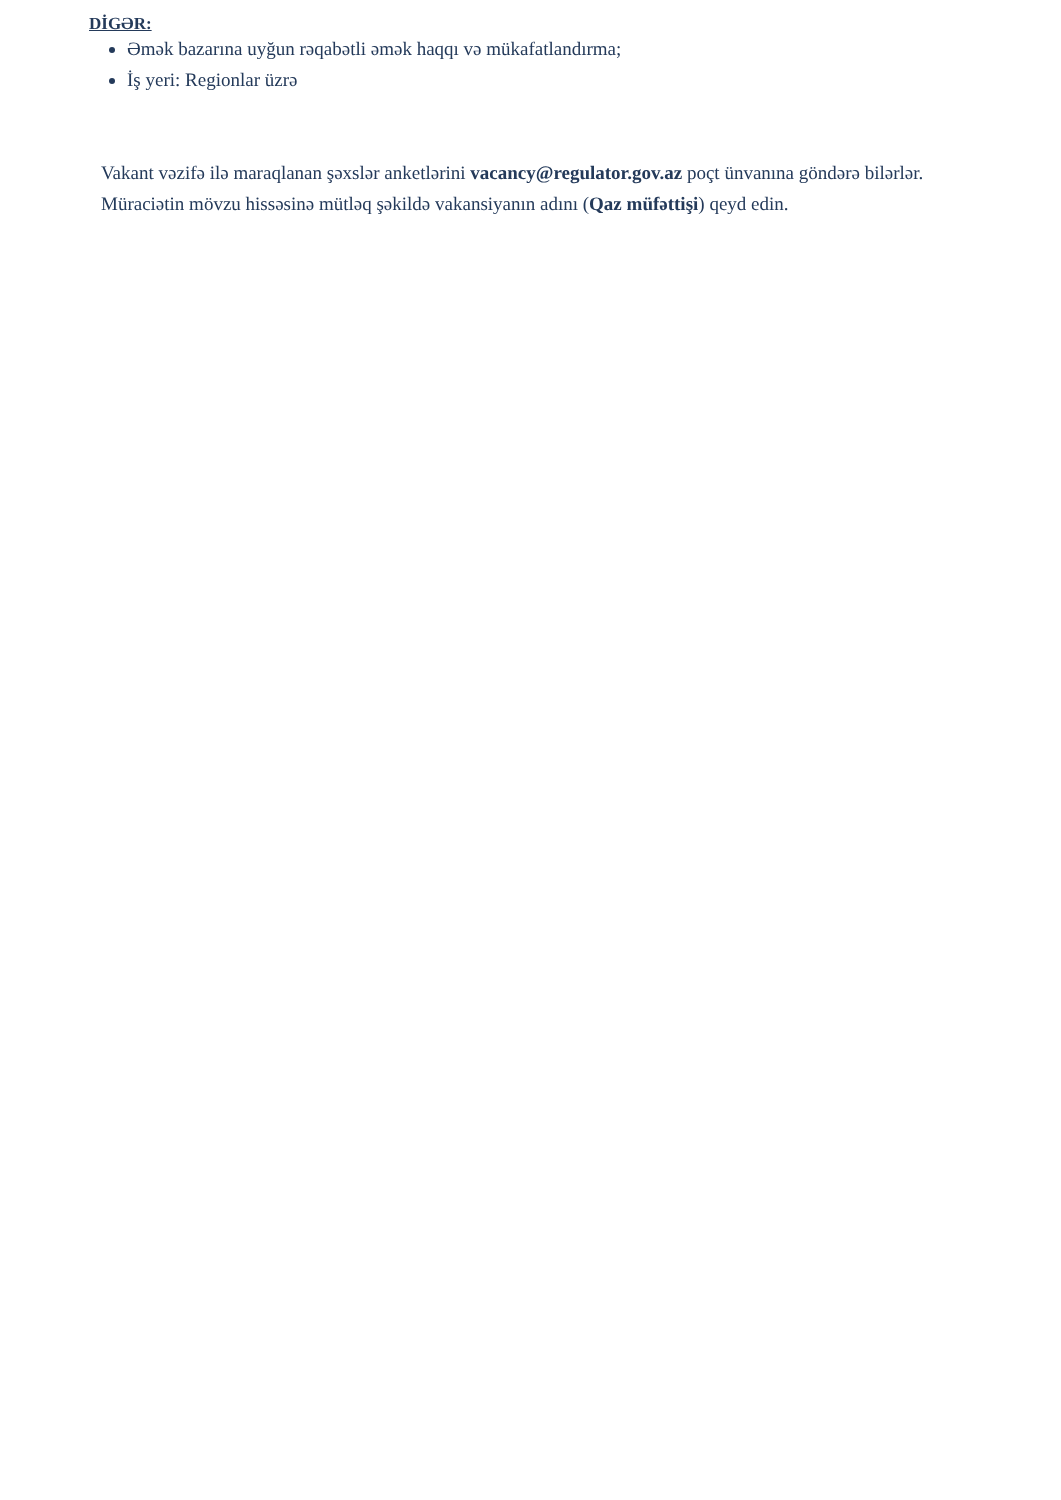DİGƏR:
Əmək bazarına uyğun rəqabətli əmək haqqı və mükafatlandırma;
İş yeri: Regionlar üzrə
Vakant vəzifə ilə maraqlanan şəxslər anketlərini vacancy@regulator.gov.az poçt ünvanına göndərə bilərlər.
Müraciətin mövzu hissəsinə mütləq şəkildə vakansiyanın adını (Qaz müfəttişi) qeyd edin.